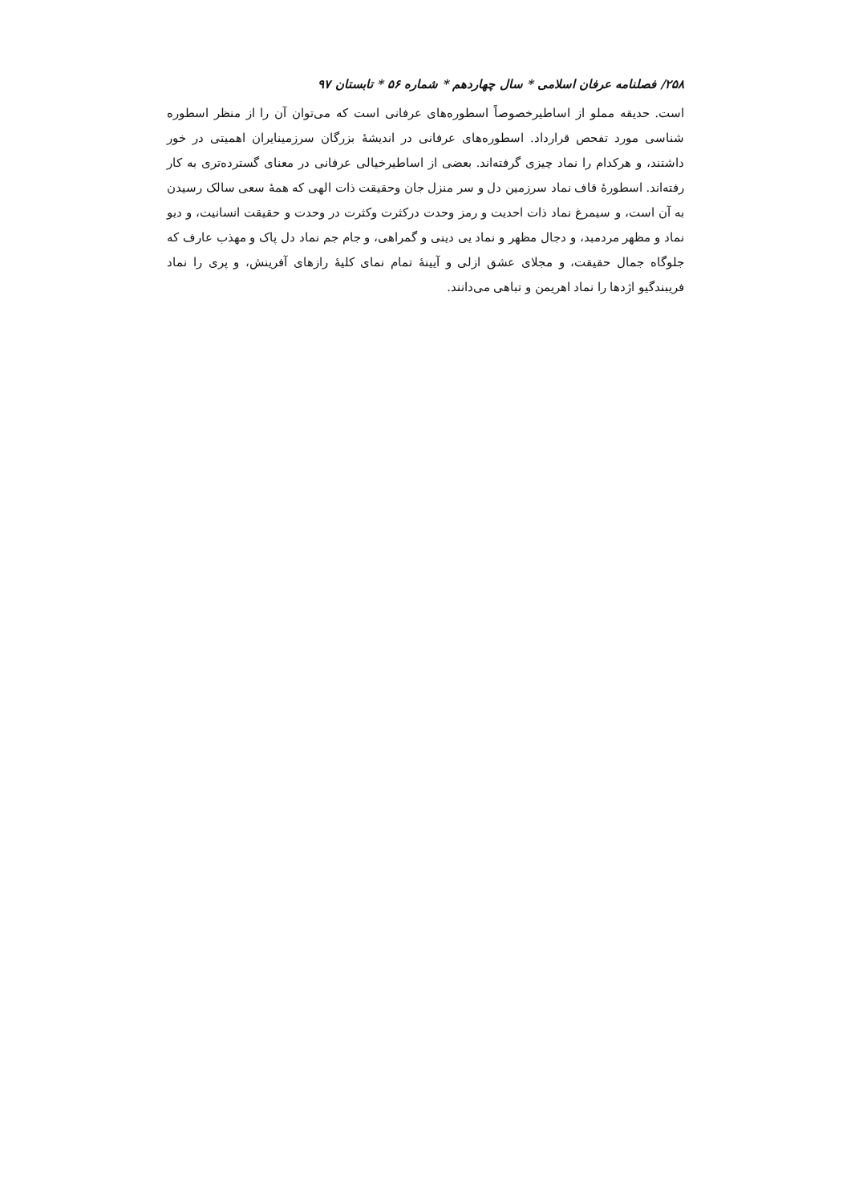۲۵۸/ فصلنامه عرفان اسلامی * سال چهاردهم * شماره ۵۶ * تابستان ۹۷
است. حدیقه مملو از اساطیرخصوصاً اسطوره‌های عرفانی است که می‌توان آن را از منظر اسطوره شناسی مورد تفحص قرارداد. اسطوره‌های عرفانی در اندیشهٔ بزرگان سرزمینایران اهمیتی در خور داشتند، و هرکدام را نماد چیزی گرفته‌اند. بعضی از اساطیرخیالی عرفانی در معنای گسترده‌تری به کار رفته‌اند. اسطورهٔ قاف نماد سرزمین دل و سر منزل جان وحقیقت ذات الهی که همهٔ سعی سالک رسیدن به آن است، و سیمرغ نماد ذات احدیت و رمز وحدت درکثرت وکثرت در وحدت و حقیقت انسانیت، و دیو نماد و مظهر مردمبد، و دجال مظهر و نماد یی دینی و گمراهی، و جام جم نماد دل پاک و مهذب عارف که جلوگاه جمال حقیقت، و مجلای عشق ازلی و آیینهٔ تمام نمای کلیهٔ رازهای آفرینش، و پری را نماد فریبندگیو اژدها را نماد اهریمن و تباهی می‌دانند.